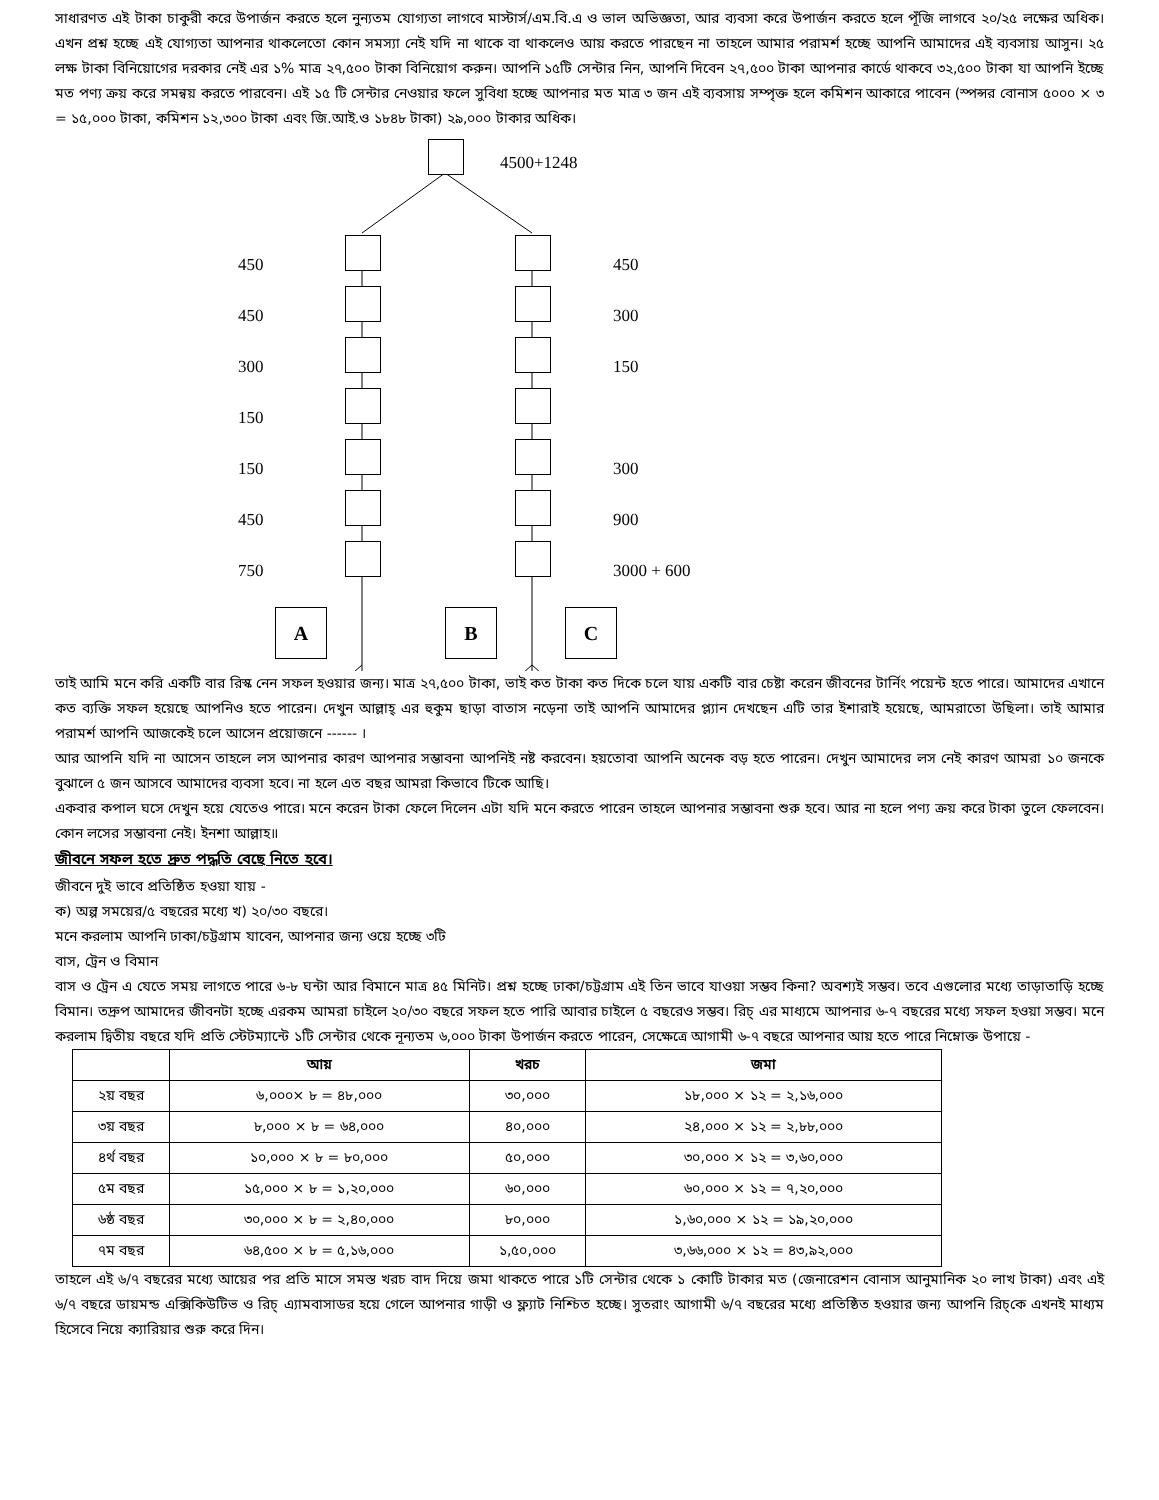সাধারণত এই টাকা চাকুরী করে উপার্জন করতে হলে নুন্যতম যোগ্যতা লাগবে মাস্টার্স/এম.বি.এ ও ভাল অভিজ্ঞতা, আর ব্যবসা করে উপার্জন করতে হলে পূঁজি লাগবে ২০/২৫ লক্ষের অধিক। এখন প্রশ্ন হচ্ছে এই যোগ্যতা আপনার থাকলেতো কোন সমস্যা নেই যদি না থাকে বা থাকলেও আয় করতে পারছেন না তাহলে আমার পরামর্শ হচ্ছে আপনি আমাদের এই ব্যবসায় আসুন। ২৫ লক্ষ টাকা বিনিয়োগের দরকার নেই এর ১% মাত্র ২৭,৫০০ টাকা বিনিয়োগ করুন। আপনি ১৫টি সেন্টার নিন, আপনি দিবেন ২৭,৫০০ টাকা আপনার কার্ডে থাকবে ৩২,৫০০ টাকা যা আপনি ইচ্ছে মত পণ্য ক্রয় করে সমন্বয় করতে পারবেন। এই ১৫ টি সেন্টার নেওয়ার ফলে সুবিধা হচ্ছে আপনার মত মাত্র ৩ জন এই ব্যবসায় সম্পৃক্ত হলে কমিশন আকারে পাবেন (স্পন্সর বোনাস ৫০০০ × ৩ = ১৫,০০০ টাকা, কমিশন ১২,৩০০ টাকা এবং জি.আই.ও ১৮৪৮ টাকা) ২৯,০০০ টাকার অধিক।
4500+1248
450 450
450 300
300 150
150
150 300
450 900
750 3000 + 600
A B C
তাই আমি মনে করি একটি বার রিস্ক নেন সফল হওয়ার জন্য। মাত্র ২৭,৫০০ টাকা, ভাই কত টাকা কত দিকে চলে যায় একটি বার চেষ্টা করেন জীবনের টার্নিং পয়েন্ট হতে পারে। আমাদের এখানে কত ব্যক্তি সফল হয়েছে আপনিও হতে পারেন। দেখুন আল্লাহ্ এর হুকুম ছাড়া বাতাস নড়েনা তাই আপনি আমাদের প্ল্যান দেখছেন এটি তার ইশারাই হয়েছে, আমরাতো উছিলা। তাই আমার পরামর্শ আপনি আজকেই চলে আসেন প্রয়োজনে ------ ।
আর আপনি যদি না আসেন তাহলে লস আপনার কারণ আপনার সম্ভাবনা আপনিই নষ্ট করবেন। হয়তোবা আপনি অনেক বড় হতে পারেন। দেখুন আমাদের লস নেই কারণ আমরা ১০ জনকে বুঝালে ৫ জন আসবে আমাদের ব্যবসা হবে। না হলে এত বছর আমরা কিভাবে টিকে আছি।
একবার কপাল ঘসে দেখুন হয়ে যেতেও পারে। মনে করেন টাকা ফেলে দিলেন এটা যদি মনে করতে পারেন তাহলে আপনার সম্ভাবনা শুরু হবে। আর না হলে পণ্য ক্রয় করে টাকা তুলে ফেলবেন। কোন লসের সম্ভাবনা নেই। ইনশা আল্লাহ॥
জীবনে সফল হতে দ্রুত পদ্ধতি বেছে নিতে হবে।
জীবনে দুই ভাবে প্রতিষ্ঠিত হওয়া যায় -
ক) অল্প সময়ের/৫ বছরের মধ্যে খ) ২০/৩০ বছরে।
মনে করলাম আপনি ঢাকা/চট্টগ্রাম যাবেন, আপনার জন্য ওয়ে হচ্ছে ৩টি
বাস, ট্রেন ও বিমান
বাস ও ট্রেন এ যেতে সময় লাগতে পারে ৬-৮ ঘন্টা আর বিমানে মাত্র ৪৫ মিনিট। প্রশ্ন হচ্ছে ঢাকা/চট্টগ্রাম এই তিন ভাবে যাওয়া সম্ভব কিনা? অবশ্যই সম্ভব। তবে এগুলোর মধ্যে তাড়াতাড়ি হচ্ছে বিমান। তদ্রুপ আমাদের জীবনটা হচ্ছে এরকম আমরা চাইলে ২০/৩০ বছরে সফল হতে পারি আবার চাইলে ৫ বছরেও সম্ভব। রিচ্ এর মাধ্যমে আপনার ৬-৭ বছরের মধ্যে সফল হওয়া সম্ভব। মনে করলাম দ্বিতীয় বছরে যদি প্রতি স্টেটম্যান্টে ১টি সেন্টার থেকে নূন্যতম ৬,০০০ টাকা উপার্জন করতে পারেন, সেক্ষেত্রে আগামী ৬-৭ বছরে আপনার আয় হতে পারে নিম্নোক্ত উপায়ে -
| | আয় | খরচ | জমা |
| --- | --- | --- | --- |
| ২য় বছর | ৬,০০০× ৮ = ৪৮,০০০ | ৩০,০০০ | ১৮,০০০ × ১২ = ২,১৬,০০০ |
| ৩য় বছর | ৮,০০০ × ৮ = ৬৪,০০০ | ৪০,০০০ | ২৪,০০০ × ১২ = ২,৮৮,০০০ |
| ৪র্থ বছর | ১০,০০০ × ৮ = ৮০,০০০ | ৫০,০০০ | ৩০,০০০ × ১২ = ৩,৬০,০০০ |
| ৫ম বছর | ১৫,০০০ × ৮ = ১,২০,০০০ | ৬০,০০০ | ৬০,০০০ × ১২ = ৭,২০,০০০ |
| ৬ষ্ঠ বছর | ৩০,০০০ × ৮ = ২,৪০,০০০ | ৮০,০০০ | ১,৬০,০০০ × ১২ = ১৯,২০,০০০ |
| ৭ম বছর | ৬৪,৫০০ × ৮ = ৫,১৬,০০০ | ১,৫০,০০০ | ৩,৬৬,০০০ × ১২ = ৪৩,৯২,০০০ |
তাহলে এই ৬/৭ বছরের মধ্যে আয়ের পর প্রতি মাসে সমস্ত খরচ বাদ দিয়ে জমা থাকতে পারে ১টি সেন্টার থেকে ১ কোটি টাকার মত (জেনারেশন বোনাস আনুমানিক ২০ লাখ টাকা) এবং এই ৬/৭ বছরে ডায়মন্ড এক্সিকিউটিভ ও রিচ্ এ্যামবাসাডর হয়ে গেলে আপনার গাড়ী ও ফ্ল্যাট নিশ্চিত হচ্ছে। সুতরাং আগামী ৬/৭ বছরের মধ্যে প্রতিষ্ঠিত হওয়ার জন্য আপনি রিচ্‌কে এখনই মাধ্যম হিসেবে নিয়ে ক্যারিয়ার শুরু করে দিন।